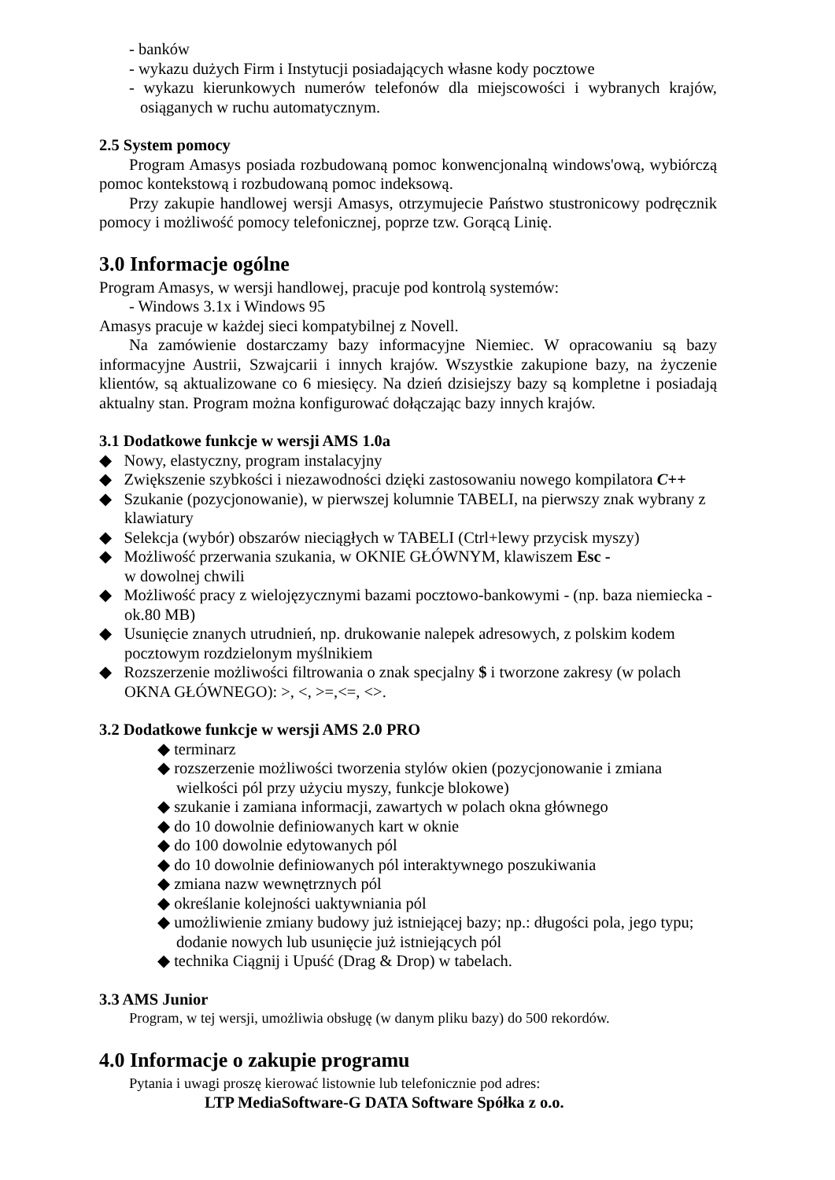- banków
- wykazu dużych Firm i Instytucji posiadających własne kody pocztowe
- wykazu kierunkowych numerów telefonów dla miejscowości i wybranych krajów, osiąganych w ruchu automatycznym.
2.5 System pomocy
Program Amasys posiada rozbudowaną pomoc konwencjonalną windows'ową, wybiórczą pomoc kontekstową i rozbudowaną pomoc indeksową.
Przy zakupie handlowej wersji Amasys, otrzymujecie Państwo stustronicowy podręcznik pomocy i możliwość pomocy telefonicznej, poprze tzw. Gorącą Linię.
3.0 Informacje ogólne
Program Amasys, w wersji handlowej, pracuje pod kontrolą systemów:
- Windows 3.1x i Windows 95
Amasys pracuje w każdej sieci kompatybilnej z Novell.
Na zamówienie dostarczamy bazy informacyjne Niemiec. W opracowaniu są bazy informacyjne Austrii, Szwajcarii i innych krajów. Wszystkie zakupione bazy, na życzenie klientów, są aktualizowane co 6 miesięcy. Na dzień dzisiejszy bazy są kompletne i posiadają aktualny stan. Program można konfigurować dołączając bazy innych krajów.
3.1 Dodatkowe funkcje w wersji AMS 1.0a
◆ Nowy, elastyczny, program instalacyjny
◆ Zwiększenie szybkości i niezawodności dzięki zastosowaniu nowego kompilatora C++
◆ Szukanie (pozycjonowanie), w pierwszej kolumnie TABELI, na pierwszy znak wybrany z klawiatury
◆ Selekcja (wybór) obszarów nieciągłych w TABELI (Ctrl+lewy przycisk myszy)
◆ Możliwość przerwania szukania, w OKNIE GŁÓWNYM, klawiszem Esc -
w dowolnej chwili
◆ Możliwość pracy z wielojęzycznymi bazami pocztowo-bankowymi - (np. baza niemiecka - ok.80 MB)
◆ Usunięcie znanych utrudnień, np. drukowanie nalepek adresowych, z polskim kodem pocztowym rozdzielonym myślnikiem
◆ Rozszerzenie możliwości filtrowania o znak specjalny $ i tworzone zakresy (w polach OKNA GŁÓWNEGO): >, <, >=,<=, <>.
3.2 Dodatkowe funkcje w wersji AMS 2.0 PRO
◆ terminarz
◆ rozszerzenie możliwości tworzenia stylów okien (pozycjonowanie i zmiana wielkości pól przy użyciu myszy, funkcje blokowe)
◆ szukanie i zamiana informacji, zawartych w polach okna głównego
◆ do 10 dowolnie definiowanych kart w oknie
◆ do 100 dowolnie edytowanych pól
◆ do 10 dowolnie definiowanych pól interaktywnego poszukiwania
◆ zmiana nazw wewnętrznych pól
◆ określanie kolejności uaktywniania pól
◆ umożliwienie zmiany budowy już istniejącej bazy; np.: długości pola, jego typu; dodanie nowych lub usunięcie już istniejących pól
◆ technika Ciągnij i Upuść (Drag & Drop) w tabelach.
3.3 AMS Junior
Program, w tej wersji, umożliwia obsługę (w danym pliku bazy) do 500 rekordów.
4.0 Informacje o zakupie programu
Pytania i uwagi proszę kierować listownie lub telefonicznie pod adres:
LTP MediaSoftware-G DATA Software Spółka z o.o.